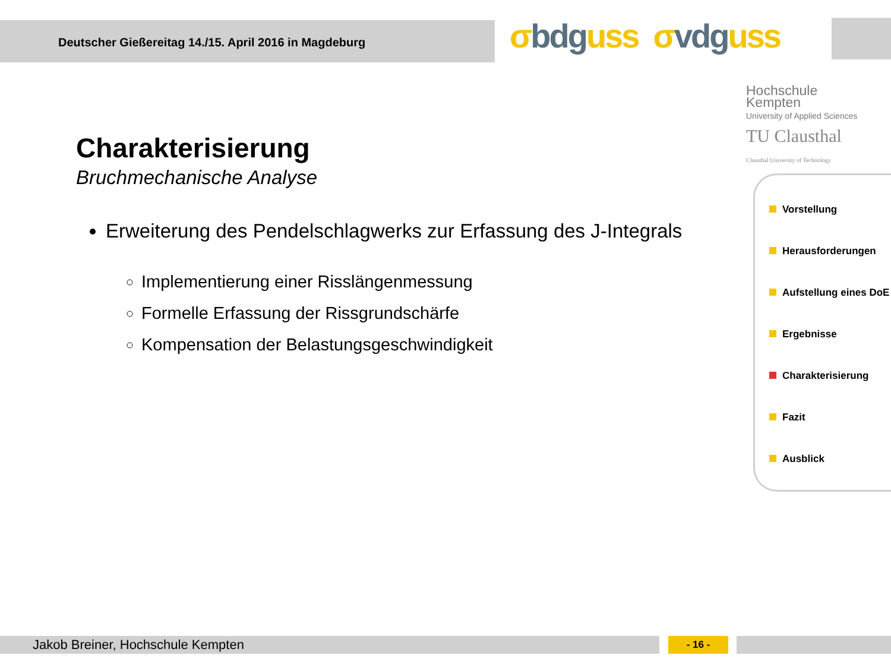Deutscher Gießereitag 14./15. April 2016 in Magdeburg
σbdguss σvdguss
Hochschule
Kempten
University of Applied Sciences
TU Clausthal
Clausthal University of Technology
Charakterisierung
Bruchmechanische Analyse
Erweiterung des Pendelschlagwerks zur Erfassung des J-Integrals
Implementierung einer Risslängenmessung
Formelle Erfassung der Rissgrundschärfe
Kompensation der Belastungsgeschwindigkeit
Vorstellung
Herausforderungen
Aufstellung eines DoE
Ergebnisse
Charakterisierung
Fazit
Ausblick
Jakob Breiner, Hochschule Kempten - 16 -